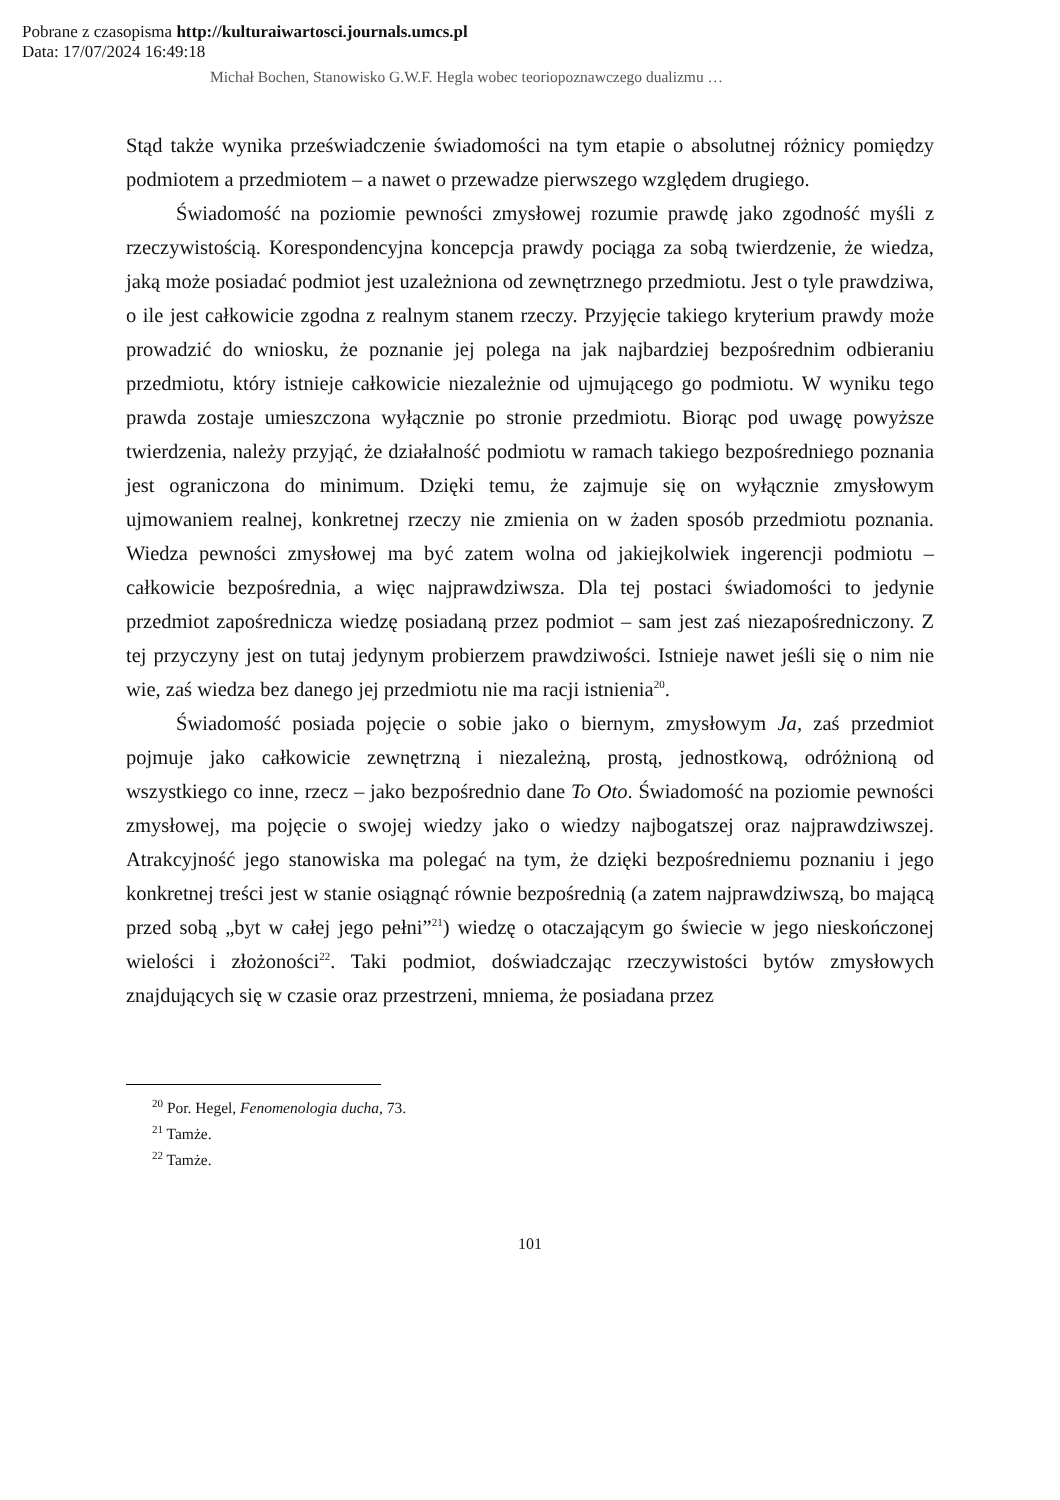Pobrane z czasopisma http://kulturaiwartosci.journals.umcs.pl
Data: 17/07/2024 16:49:18
Michał Bochen, Stanowisko G.W.F. Hegla wobec teoriopoznawczego dualizmu …
Stąd także wynika przeświadczenie świadomości na tym etapie o absolutnej różnicy pomiędzy podmiotem a przedmiotem – a nawet o przewadze pierwszego względem drugiego.
Świadomość na poziomie pewności zmysłowej rozumie prawdę jako zgodność myśli z rzeczywistością. Korespondencyjna koncepcja prawdy pociąga za sobą twierdzenie, że wiedza, jaką może posiadać podmiot jest uzależniona od zewnętrznego przedmiotu. Jest o tyle prawdziwa, o ile jest całkowicie zgodna z realnym stanem rzeczy. Przyjęcie takiego kryterium prawdy może prowadzić do wniosku, że poznanie jej polega na jak najbardziej bezpośrednim odbieraniu przedmiotu, który istnieje całkowicie niezależnie od ujmującego go podmiotu. W wyniku tego prawda zostaje umieszczona wyłącznie po stronie przedmiotu. Biorąc pod uwagę powyższe twierdzenia, należy przyjąć, że działalność podmiotu w ramach takiego bezpośredniego poznania jest ograniczona do minimum. Dzięki temu, że zajmuje się on wyłącznie zmysłowym ujmowaniem realnej, konkretnej rzeczy nie zmienia on w żaden sposób przedmiotu poznania. Wiedza pewności zmysłowej ma być zatem wolna od jakiejkolwiek ingerencji podmiotu – całkowicie bezpośrednia, a więc najprawdziwsza. Dla tej postaci świadomości to jedynie przedmiot zapośrednicza wiedzę posiadaną przez podmiot – sam jest zaś niezapośredniczony. Z tej przyczyny jest on tutaj jedynym probierzem prawdziwości. Istnieje nawet jeśli się o nim nie wie, zaś wiedza bez danego jej przedmiotu nie ma racji istnienia<sup>20</sup>.
Świadomość posiada pojęcie o sobie jako o biernym, zmysłowym Ja, zaś przedmiot pojmuje jako całkowicie zewnętrzną i niezależną, prostą, jednostkową, odróżnioną od wszystkiego co inne, rzecz – jako bezpośrednio dane To Oto. Świadomość na poziomie pewności zmysłowej, ma pojęcie o swojej wiedzy jako o wiedzy najbogatszej oraz najprawdziwszej. Atrakcyjność jego stanowiska ma polegać na tym, że dzięki bezpośredniemu poznaniu i jego konkretnej treści jest w stanie osiągnąć równie bezpośrednią (a zatem najprawdziwszą, bo mającą przed sobą „byt w całej jego pełni”<sup>21</sup>) wiedzę o otaczającym go świecie w jego nieskończonej wielości i złożoności<sup>22</sup>. Taki podmiot, doświadczając rzeczywistości bytów zmysłowych znajdujących się w czasie oraz przestrzeni, mniema, że posiadana przez
<sup>20</sup> Por. Hegel, Fenomenologia ducha, 73.
<sup>21</sup> Tamże.
<sup>22</sup> Tamże.
101